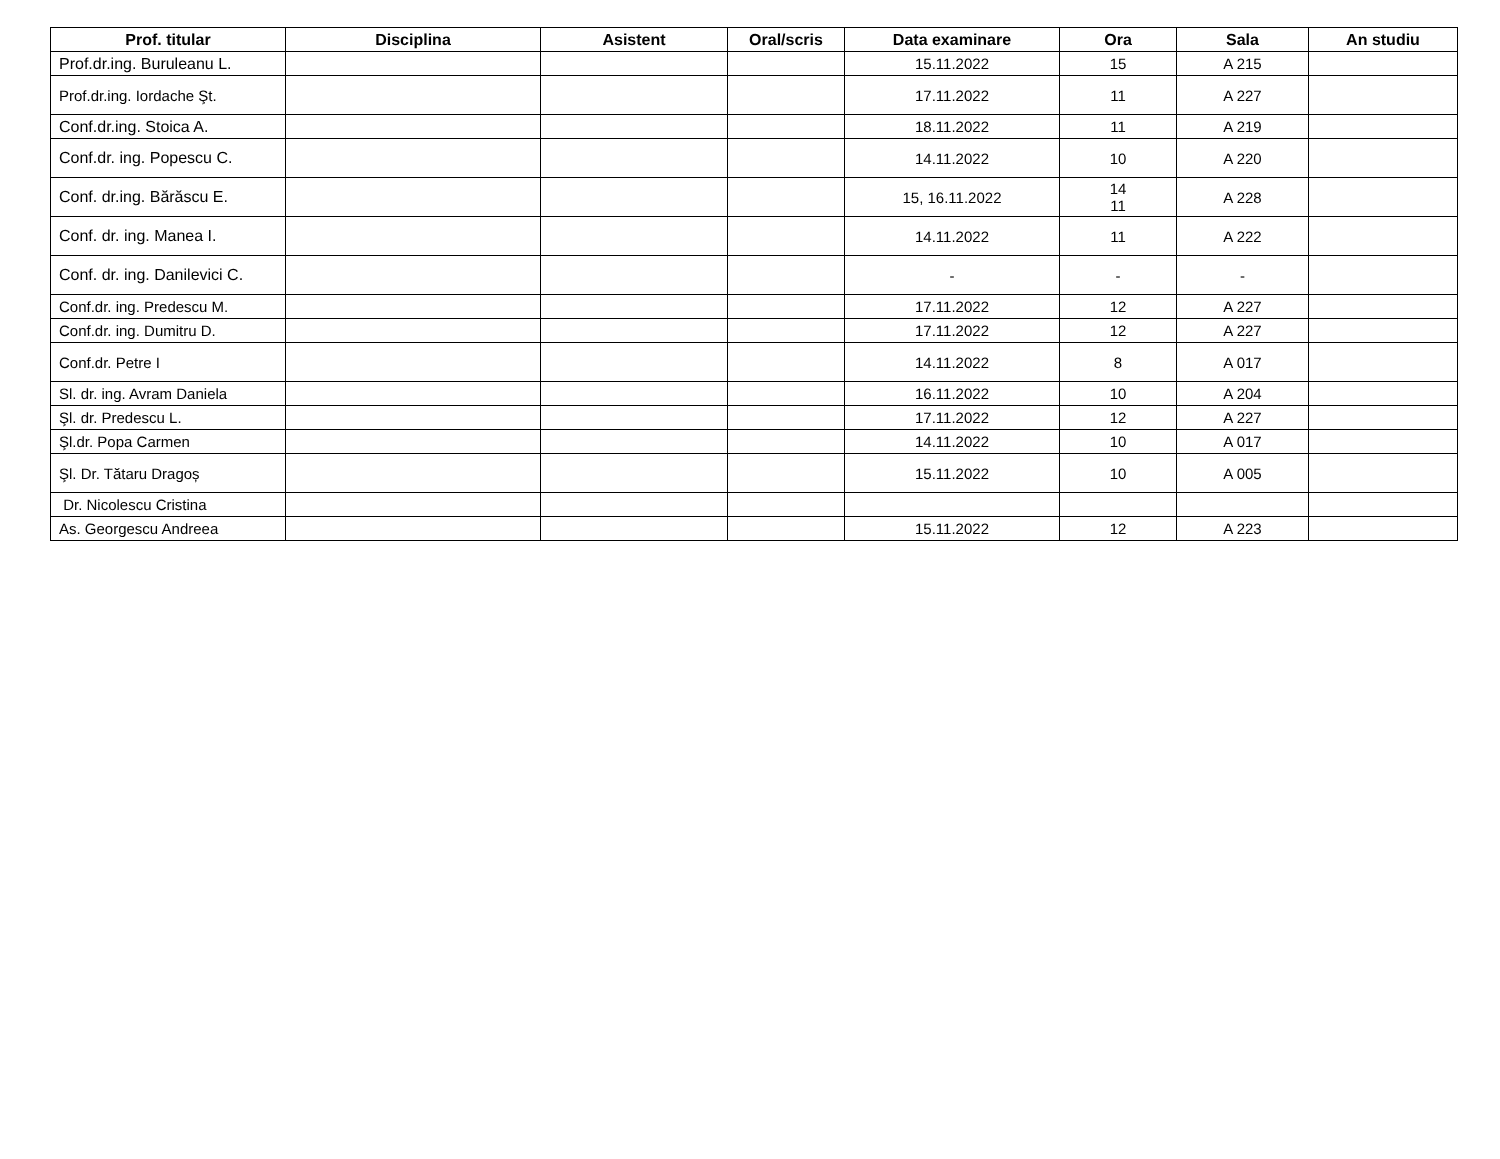| Prof. titular | Disciplina | Asistent | Oral/scris | Data examinare | Ora | Sala | An studiu |
| --- | --- | --- | --- | --- | --- | --- | --- |
| Prof.dr.ing. Buruleanu L. | | | | 15.11.2022 | 15 | A 215 | |
| Prof.dr.ing. Iordache Şt. | | | | 17.11.2022 | 11 | A 227 | |
| Conf.dr.ing. Stoica A. | | | | 18.11.2022 | 11 | A 219 | |
| Conf.dr. ing. Popescu C. | | | | 14.11.2022 | 10 | A 220 | |
| Conf. dr.ing. Bărăscu E. | | | | 15, 16.11.2022 | 14 11 | A 228 | |
| Conf. dr. ing. Manea I. | | | | 14.11.2022 | 11 | A 222 | |
| Conf. dr. ing. Danilevici C. | | | | - | - | - | |
| Conf.dr. ing. Predescu M. | | | | 17.11.2022 | 12 | A 227 | |
| Conf.dr. ing. Dumitru D. | | | | 17.11.2022 | 12 | A 227 | |
| Conf.dr. Petre I | | | | 14.11.2022 | 8 | A 017 | |
| Sl. dr. ing. Avram Daniela | | | | 16.11.2022 | 10 | A 204 | |
| Şl. dr. Predescu L. | | | | 17.11.2022 | 12 | A 227 | |
| Şl.dr. Popa Carmen | | | | 14.11.2022 | 10 | A 017 | |
| Şl. Dr. Tătaru Dragoș | | | | 15.11.2022 | 10 | A 005 | |
| Dr. Nicolescu Cristina | | | | | | | |
| As. Georgescu Andreea | | | | 15.11.2022 | 12 | A 223 | |